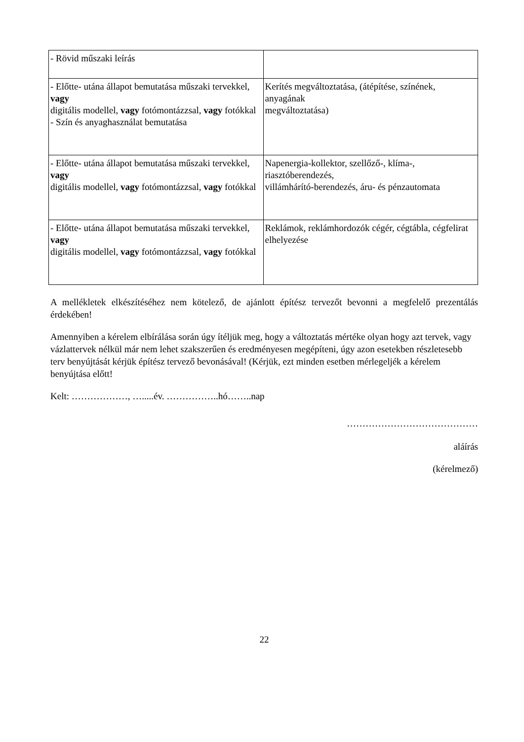| - Rövid műszaki leírás | |
| - Előtte- utána állapot bemutatása műszaki tervekkel, vagy digitális modellel, vagy fotómontázzsal, vagy fotókkal - Szín és anyaghasználat bemutatása | Kerítés megváltoztatása, (átépítése, színének, anyagának megváltoztatása) |
| - Előtte- utána állapot bemutatása műszaki tervekkel, vagy digitális modellel, vagy fotómontázzsal, vagy fotókkal | Napenergia-kollektor, szellőző-, klíma-, riasztóberendezés, villámhárító-berendezés, áru- és pénzautomata |
| - Előtte- utána állapot bemutatása műszaki tervekkel, vagy digitális modellel, vagy fotómontázzsal, vagy fotókkal | Reklámok, reklámhordozók cégér, cégtábla, cégfelirat elhelyezése |
A mellékletek elkészítéséhez nem kötelező, de ajánlott építész tervezőt bevonni a megfelelő prezentálás érdekében!
Amennyiben a kérelem elbírálása során úgy ítéljük meg, hogy a változtatás mértéke olyan hogy azt tervek, vagy vázlattervek nélkül már nem lehet szakszerűen és eredményesen megépíteni, úgy azon esetekben részletesebb terv benyújtását kérjük építész tervező bevonásával! (Kérjük, ezt minden esetben mérlegeljék a kérelem benyújtása előtt!
Kelt: ………………, ….....év. ……………..hó……..nap
……………………………………
aláírás
(kérelmező)
22